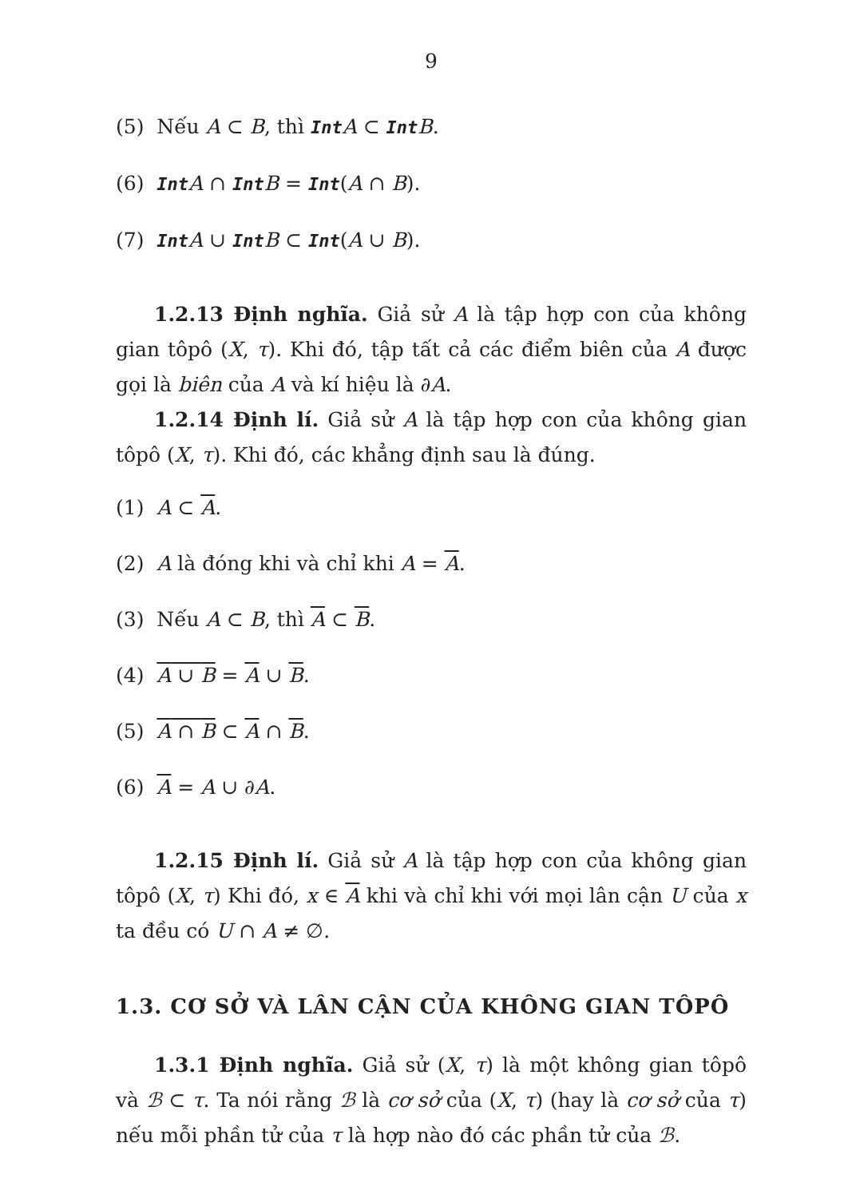9
(5) Nếu A ⊂ B, thì Int A ⊂ Int B.
(6) Int A ∩ Int B = Int(A ∩ B).
(7) Int A ∪ Int B ⊂ Int(A ∪ B).
1.2.13 Định nghĩa. Giả sử A là tập hợp con của không gian tôpô (X, τ). Khi đó, tập tất cả các điểm biên của A được gọi là biên của A và kí hiệu là ∂A.
1.2.14 Định lí. Giả sử A là tập hợp con của không gian tôpô (X, τ). Khi đó, các khẳng định sau là đúng.
(1) A ⊂ A.
(2) A là đóng khi và chỉ khi A = A.
(3) Nếu A ⊂ B, thì A ⊂ B.
(4) A ∪ B = A ∪ B.
(5) A ∩ B ⊂ A ∩ B.
(6) A = A ∪ ∂A.
1.2.15 Định lí. Giả sử A là tập hợp con của không gian tôpô (X, τ) Khi đó, x ∈ A khi và chỉ khi với mọi lân cận U của x ta đều có U ∩ A ≠ ∅.
1.3. CƠ SỞ VÀ LÂN CẬN CỦA KHÔNG GIAN TÔPÔ
1.3.1 Định nghĩa. Giả sử (X, τ) là một không gian tôpô và ℬ ⊂ τ. Ta nói rằng ℬ là cơ sở của (X, τ) (hay là cơ sở của τ) nếu mỗi phần tử của τ là hợp nào đó các phần tử của ℬ.